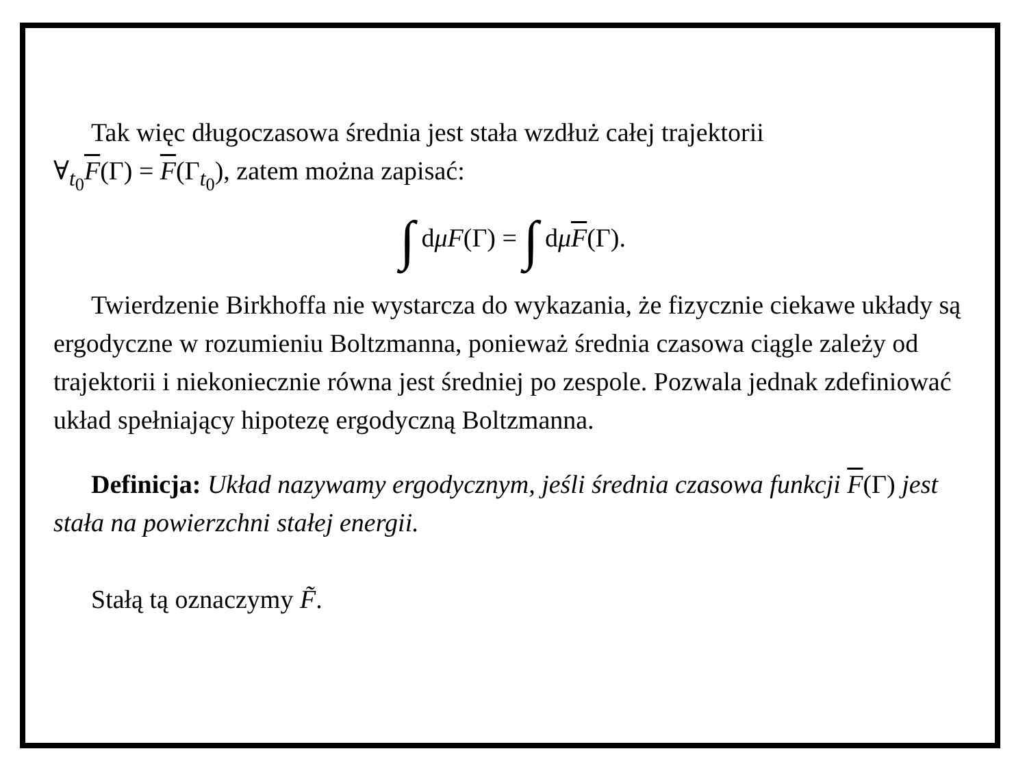Tak więc długoczasowa średnia jest stała wzdłuż całej trajektorii
∀<sub>t<sub>0</sub></sub>F(Γ) = F(Γ<sub>t<sub>0</sub></sub>), zatem można zapisać:
∫ dμF(Γ) = ∫ dμF(Γ).
Twierdzenie Birkhoffa nie wystarcza do wykazania, że fizycznie ciekawe układy są ergodyczne w rozumieniu Boltzmanna, ponieważ średnia czasowa ciągle zależy od trajektorii i niekoniecznie równa jest średniej po zespole. Pozwala jednak zdefiniować układ spełniający hipotezę ergodyczną Boltzmanna.
Definicja: Układ nazywamy ergodycznym, jeśli średnia czasowa funkcji F(Γ) jest stała na powierzchni stałej energii.
Stałą tą oznaczymy F̃.